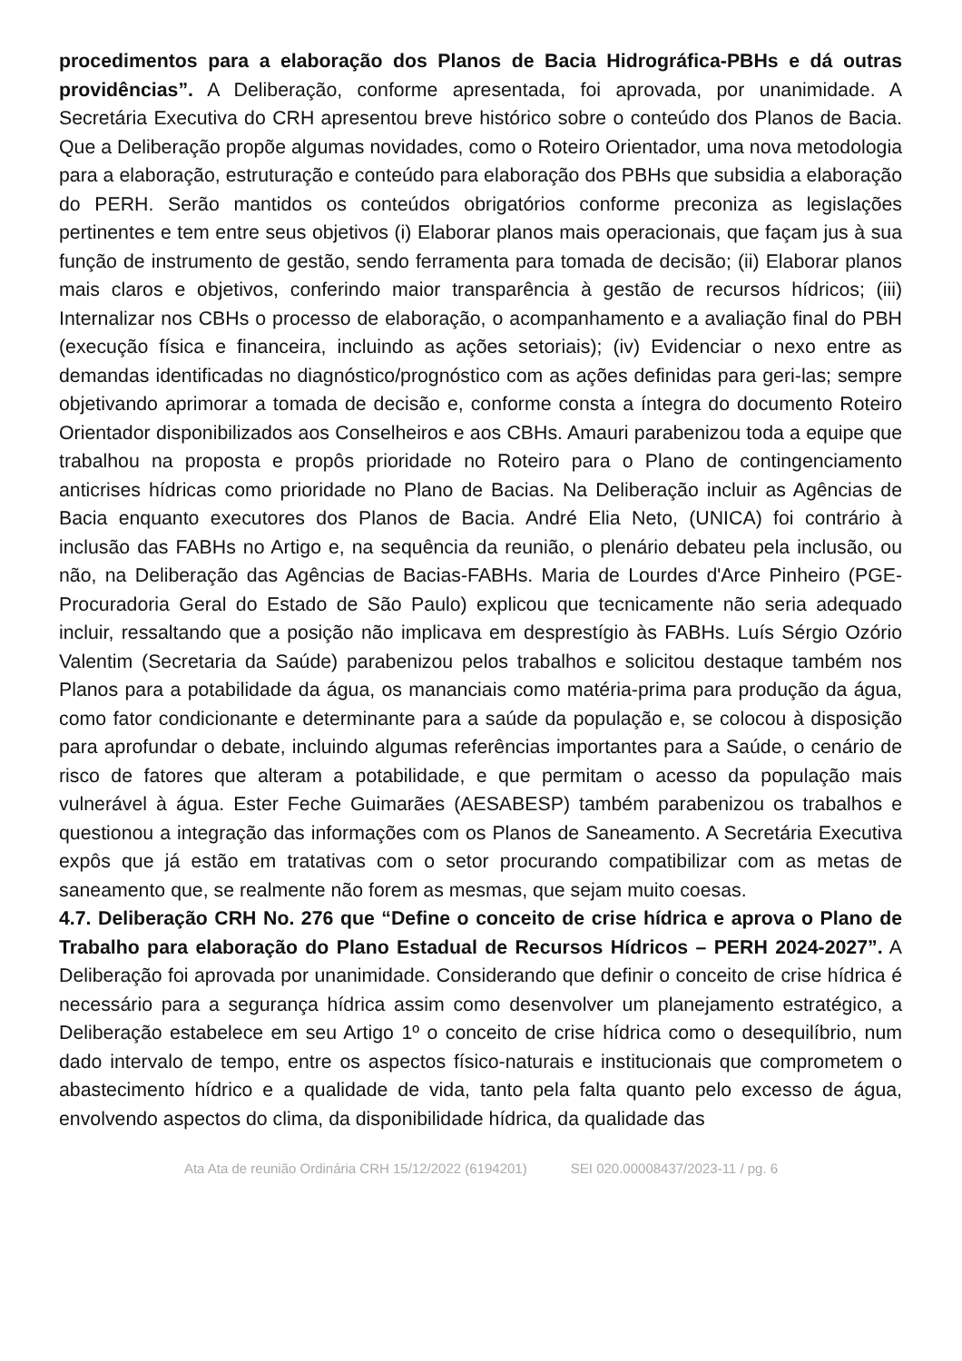procedimentos para a elaboração dos Planos de Bacia Hidrográfica-PBHs e dá outras providências”. A Deliberação, conforme apresentada, foi aprovada, por unanimidade. A Secretária Executiva do CRH apresentou breve histórico sobre o conteúdo dos Planos de Bacia. Que a Deliberação propõe algumas novidades, como o Roteiro Orientador, uma nova metodologia para a elaboração, estruturação e conteúdo para elaboração dos PBHs que subsidia a elaboração do PERH. Serão mantidos os conteúdos obrigatórios conforme preconiza as legislações pertinentes e tem entre seus objetivos (i) Elaborar planos mais operacionais, que façam jus à sua função de instrumento de gestão, sendo ferramenta para tomada de decisão; (ii) Elaborar planos mais claros e objetivos, conferindo maior transparência à gestão de recursos hídricos; (iii) Internalizar nos CBHs o processo de elaboração, o acompanhamento e a avaliação final do PBH (execução física e financeira, incluindo as ações setoriais); (iv) Evidenciar o nexo entre as demandas identificadas no diagnóstico/prognóstico com as ações definidas para geri-las; sempre objetivando aprimorar a tomada de decisão e, conforme consta a íntegra do documento Roteiro Orientador disponibilizados aos Conselheiros e aos CBHs. Amauri parabenizou toda a equipe que trabalhou na proposta e propôs prioridade no Roteiro para o Plano de contingenciamento anticrises hídricas como prioridade no Plano de Bacias. Na Deliberação incluir as Agências de Bacia enquanto executores dos Planos de Bacia. André Elia Neto, (UNICA) foi contrário à inclusão das FABHs no Artigo e, na sequência da reunião, o plenário debateu pela inclusão, ou não, na Deliberação das Agências de Bacias-FABHs. Maria de Lourdes d'Arce Pinheiro (PGE-Procuradoria Geral do Estado de São Paulo) explicou que tecnicamente não seria adequado incluir, ressaltando que a posição não implicava em desprestígio às FABHs. Luís Sérgio Ozório Valentim (Secretaria da Saúde) parabenizou pelos trabalhos e solicitou destaque também nos Planos para a potabilidade da água, os mananciais como matéria-prima para produção da água, como fator condicionante e determinante para a saúde da população e, se colocou à disposição para aprofundar o debate, incluindo algumas referências importantes para a Saúde, o cenário de risco de fatores que alteram a potabilidade, e que permitam o acesso da população mais vulnerável à água. Ester Feche Guimarães (AESABESP) também parabenizou os trabalhos e questionou a integração das informações com os Planos de Saneamento. A Secretária Executiva expôs que já estão em tratativas com o setor procurando compatibilizar com as metas de saneamento que, se realmente não forem as mesmas, que sejam muito coesas.
4.7. Deliberação CRH No. 276 que “Define o conceito de crise hídrica e aprova o Plano de Trabalho para elaboração do Plano Estadual de Recursos Hídricos – PERH 2024-2027”. A Deliberação foi aprovada por unanimidade. Considerando que definir o conceito de crise hídrica é necessário para a segurança hídrica assim como desenvolver um planejamento estratégico, a Deliberação estabelece em seu Artigo 1º o conceito de crise hídrica como o desequilíbrio, num dado intervalo de tempo, entre os aspectos físico-naturais e institucionais que comprometem o abastecimento hídrico e a qualidade de vida, tanto pela falta quanto pelo excesso de água, envolvendo aspectos do clima, da disponibilidade hídrica, da qualidade das
Ata Ata de reunião Ordinária CRH 15/12/2022 (6194201) SEI 020.00008437/2023-11 / pg. 6